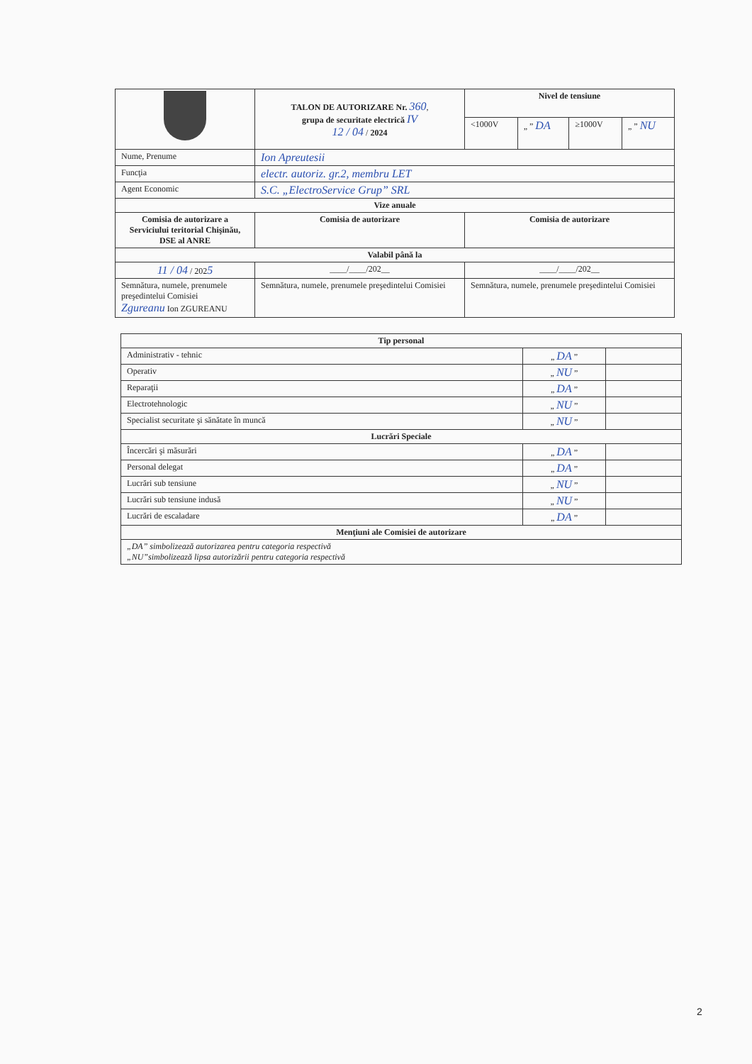| | TALON DE AUTORIZARE Nr. 360 , grupa de securitate electrică IV 12 / 04 / 2024 | Nivel de tensiune | | | |
| | | <1000V | „ ” DA | ≥1000V | „ ” NU |
| Nume, Prenume | Ion Apreutesii | | | | |
| Funcţia | electr. autoriz. gr.2, membru LET | | | | |
| Agent Economic | S.C. „ElectroService Grup” SRL | | | | |
| Vize anuale | | | | | |
| Comisia de autorizare a Serviciului teritorial Chişinău, DSE al ANRE | Comisia de autorizare | Comisia de autorizare | | | |
| Valabil până la | | | | | |
| 11 / 04 / 202 5 | ____/____/202__ | ____/____/202__ | | | |
| Semnătura, numele, prenumele preşedintelui Comisiei Zgureanu Ion ZGUREANU | Semnătura, numele, prenumele preşedintelui Comisiei | Semnătura, numele, prenumele preşedintelui Comisiei | | | |
| Tip personal | | |
| --- | --- | --- |
| Administrativ - tehnic | „ DA ” | |
| Operativ | „ NU ” | |
| Reparaţii | „ DA ” | |
| Electrotehnologic | „ NU ” | |
| Specialist securitate şi sănătate în muncă | „ NU ” | |
| Lucrări Speciale | | |
| Încercări şi măsurări | „ DA ” | |
| Personal delegat | „ DA ” | |
| Lucrări sub tensiune | „ NU ” | |
| Lucrări sub tensiune indusă | „ NU ” | |
| Lucrări de escaladare | „ DA ” | |
| Menţiuni ale Comisiei de autorizare | | |
| „DA” simbolizează autorizarea pentru categoria respectivă „NU”simbolizează lipsa autorizării pentru categoria respectivă | | |
2